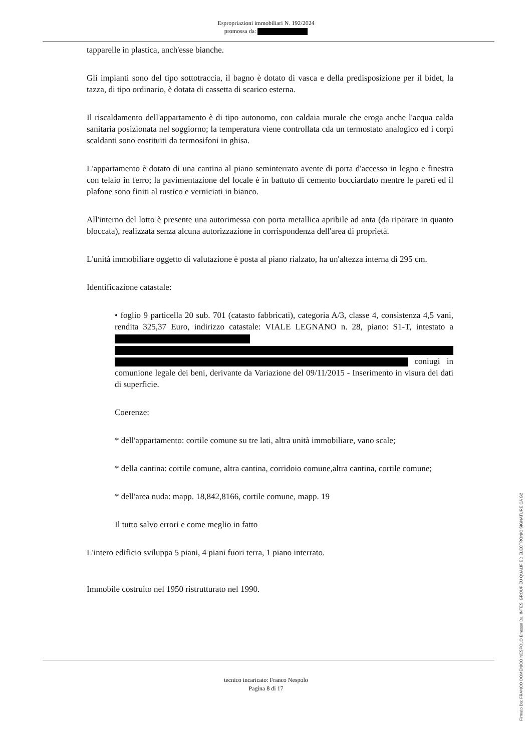Espropriazioni immobiliari N. 192/2024
promossa da:
tapparelle in plastica, anch'esse bianche.
Gli impianti sono del tipo sottotraccia, il bagno è dotato di vasca e della predisposizione per il bidet, la tazza, di tipo ordinario, è dotata di cassetta di scarico esterna.
Il riscaldamento dell'appartamento è di tipo autonomo, con caldaia murale che eroga anche l'acqua calda sanitaria posizionata nel soggiorno; la temperatura viene controllata cda un termostato analogico ed i corpi scaldanti sono costituiti da termosifoni in ghisa.
L'appartamento è dotato di una cantina al piano seminterrato avente di porta d'accesso in legno e finestra con telaio in ferro; la pavimentazione del locale è in battuto di cemento bocciardato mentre le pareti ed il plafone sono finiti al rustico e verniciati in bianco.
All'interno del lotto è presente una autorimessa con porta metallica apribile ad anta (da riparare in quanto bloccata), realizzata senza alcuna autorizzazione in corrispondenza dell'area di proprietà.
L'unità immobiliare oggetto di valutazione è posta al piano rialzato, ha un'altezza interna di 295 cm.
Identificazione catastale:
• foglio 9 particella 20 sub. 701 (catasto fabbricati), categoria A/3, classe 4, consistenza 4,5 vani, rendita 325,37 Euro, indirizzo catastale: VIALE LEGNANO n. 28, piano: S1-T, intestato a coniugi in comunione legale dei beni, derivante da Variazione del 09/11/2015 - Inserimento in visura dei dati di superficie.
Coerenze:
* dell'appartamento: cortile comune su tre lati, altra unità immobiliare, vano scale;
* della cantina: cortile comune, altra cantina, corridoio comune,altra cantina, cortile comune;
* dell'area nuda: mapp. 18,842,8166, cortile comune, mapp. 19
Il tutto salvo errori e come meglio in fatto
L'intero edificio sviluppa 5 piani, 4 piani fuori terra, 1 piano interrato.
Immobile costruito nel 1950 ristrutturato nel 1990.
tecnico incaricato: Franco Nespolo
Pagina 8 di 17
Firmato Da: FRANCO DOMENICO NESPOLO Emesso Da: INTESI GROUP EU QUALIFIED ELECTRONIC SIGNATURE CA G2